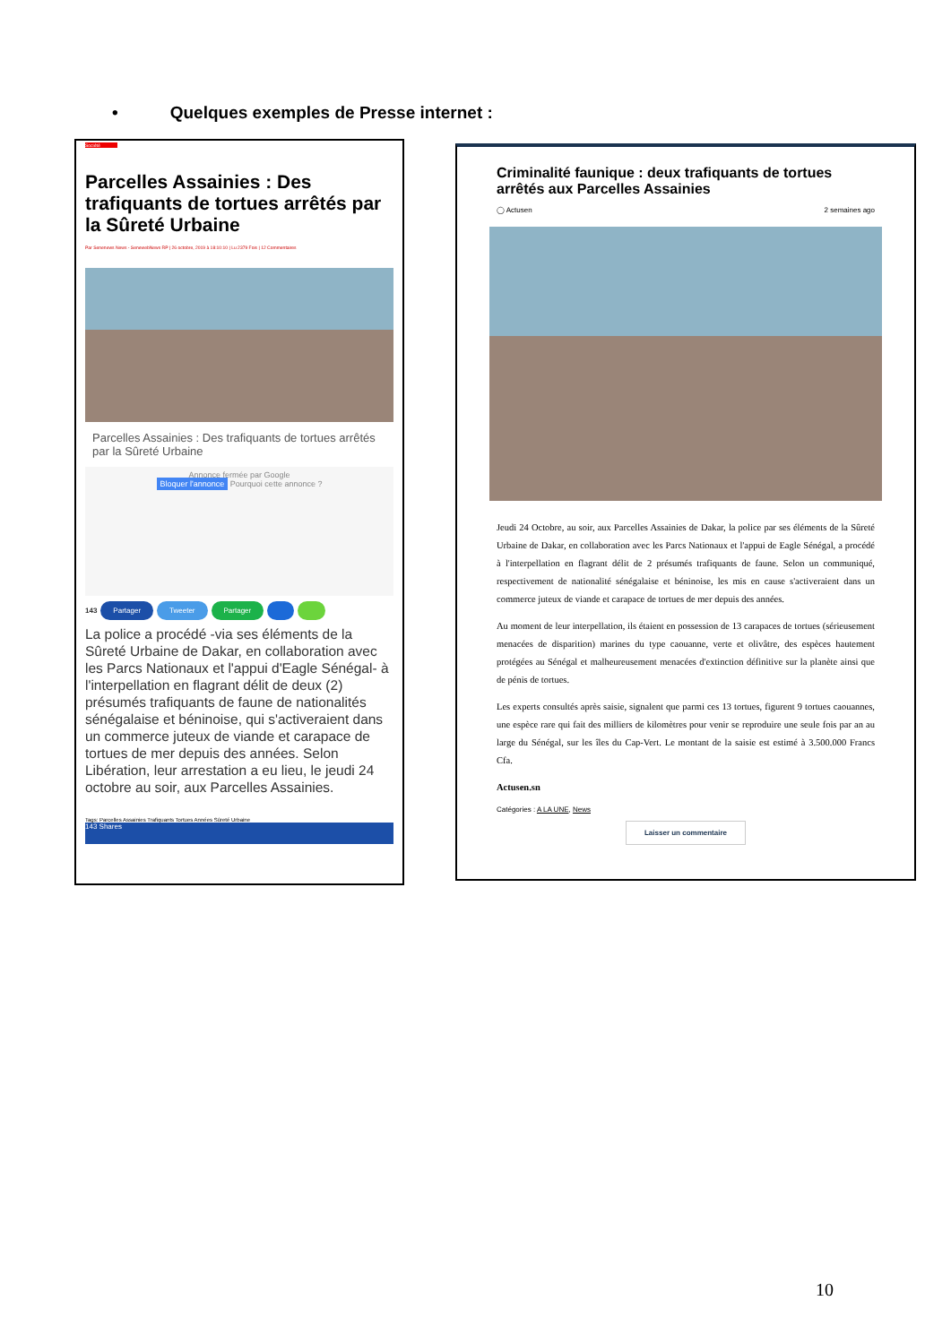• Quelques exemples de Presse internet :
Société
Parcelles Assainies : Des trafiquants de tortues arrêtés par la Sûreté Urbaine
Par Senenews News - SenewebNews RP | 26 octobre, 2019 à 18:10:10 | Lu 2379 Fois | 12 Commentaires
Parcelles Assainies : Des trafiquants de tortues arrêtés par la Sûreté Urbaine
Annonce fermée par Google
Bloquer l'annonce Pourquoi cette annonce ?
143 Partager Tweeter Partager
La police a procédé -via ses éléments de la Sûreté Urbaine de Dakar, en collaboration avec les Parcs Nationaux et l'appui d'Eagle Sénégal- à l'interpellation en flagrant délit de deux (2) présumés trafiquants de faune de nationalités sénégalaise et béninoise, qui s'activeraient dans un commerce juteux de viande et carapace de tortues de mer depuis des années. Selon Libération, leur arrestation a eu lieu, le jeudi 24 octobre au soir, aux Parcelles Assainies.
Tags: Parcelles Assainies Trafiquants Tortues Années Sûreté Urbaine
143 Shares
Criminalité faunique : deux trafiquants de tortues arrêtés aux Parcelles Assainies
◯ Actusen 2 semaines ago
Jeudi 24 Octobre, au soir, aux Parcelles Assainies de Dakar, la police par ses éléments de la Sûreté Urbaine de Dakar, en collaboration avec les Parcs Nationaux et l'appui de Eagle Sénégal, a procédé à l'interpellation en flagrant délit de 2 présumés trafiquants de faune. Selon un communiqué, respectivement de nationalité sénégalaise et béninoise, les mis en cause s'activeraient dans un commerce juteux de viande et carapace de tortues de mer depuis des années.
Au moment de leur interpellation, ils étaient en possession de 13 carapaces de tortues (sérieusement menacées de disparition) marines du type caouanne, verte et olivâtre, des espèces hautement protégées au Sénégal et malheureusement menacées d'extinction définitive sur la planète ainsi que de pénis de tortues.
Les experts consultés après saisie, signalent que parmi ces 13 tortues, figurent 9 tortues caouannes, une espèce rare qui fait des milliers de kilomètres pour venir se reproduire une seule fois par an au large du Sénégal, sur les îles du Cap-Vert. Le montant de la saisie est estimé à 3.500.000 Francs Cfa.
Actusen.sn
Catégories : A LA UNE, News
Laisser un commentaire
10